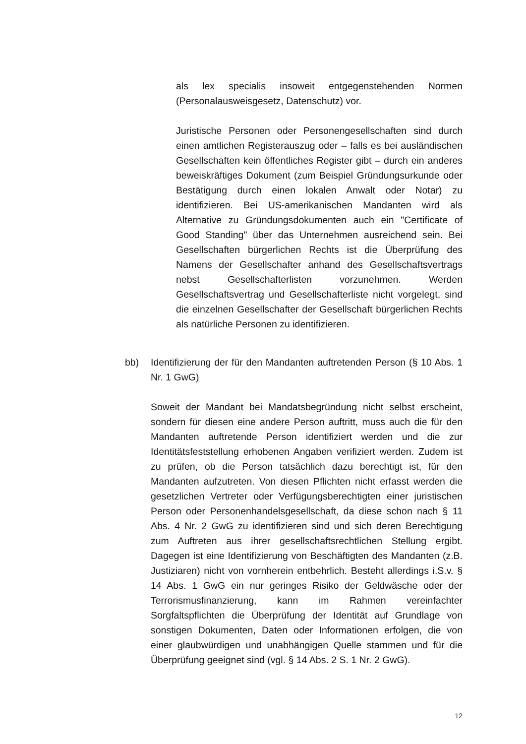als lex specialis insoweit entgegenstehenden Normen (Personalausweisgesetz, Datenschutz) vor.
Juristische Personen oder Personengesellschaften sind durch einen amtlichen Registerauszug oder – falls es bei ausländischen Gesellschaften kein öffentliches Register gibt – durch ein anderes beweiskräftiges Dokument (zum Beispiel Gründungsurkunde oder Bestätigung durch einen lokalen Anwalt oder Notar) zu identifizieren. Bei US-amerikanischen Mandanten wird als Alternative zu Gründungsdokumenten auch ein "Certificate of Good Standing" über das Unternehmen ausreichend sein. Bei Gesellschaften bürgerlichen Rechts ist die Überprüfung des Namens der Gesellschafter anhand des Gesellschaftsvertrags nebst Gesellschafterlisten vorzunehmen. Werden Gesellschaftsvertrag und Gesellschafterliste nicht vorgelegt, sind die einzelnen Gesellschafter der Gesellschaft bürgerlichen Rechts als natürliche Personen zu identifizieren.
bb) Identifizierung der für den Mandanten auftretenden Person (§ 10 Abs. 1 Nr. 1 GwG)
Soweit der Mandant bei Mandatsbegründung nicht selbst erscheint, sondern für diesen eine andere Person auftritt, muss auch die für den Mandanten auftretende Person identifiziert werden und die zur Identitätsfeststellung erhobenen Angaben verifiziert werden. Zudem ist zu prüfen, ob die Person tatsächlich dazu berechtigt ist, für den Mandanten aufzutreten. Von diesen Pflichten nicht erfasst werden die gesetzlichen Vertreter oder Verfügungsberechtigten einer juristischen Person oder Personenhandelsgesellschaft, da diese schon nach § 11 Abs. 4 Nr. 2 GwG zu identifizieren sind und sich deren Berechtigung zum Auftreten aus ihrer gesellschaftsrechtlichen Stellung ergibt. Dagegen ist eine Identifizierung von Beschäftigten des Mandanten (z.B. Justiziaren) nicht von vornherein entbehrlich. Besteht allerdings i.S.v. § 14 Abs. 1 GwG ein nur geringes Risiko der Geldwäsche oder der Terrorismusfinanzierung, kann im Rahmen vereinfachter Sorgfaltspflichten die Überprüfung der Identität auf Grundlage von sonstigen Dokumenten, Daten oder Informationen erfolgen, die von einer glaubwürdigen und unabhängigen Quelle stammen und für die Überprüfung geeignet sind (vgl. § 14 Abs. 2 S. 1 Nr. 2 GwG).
12